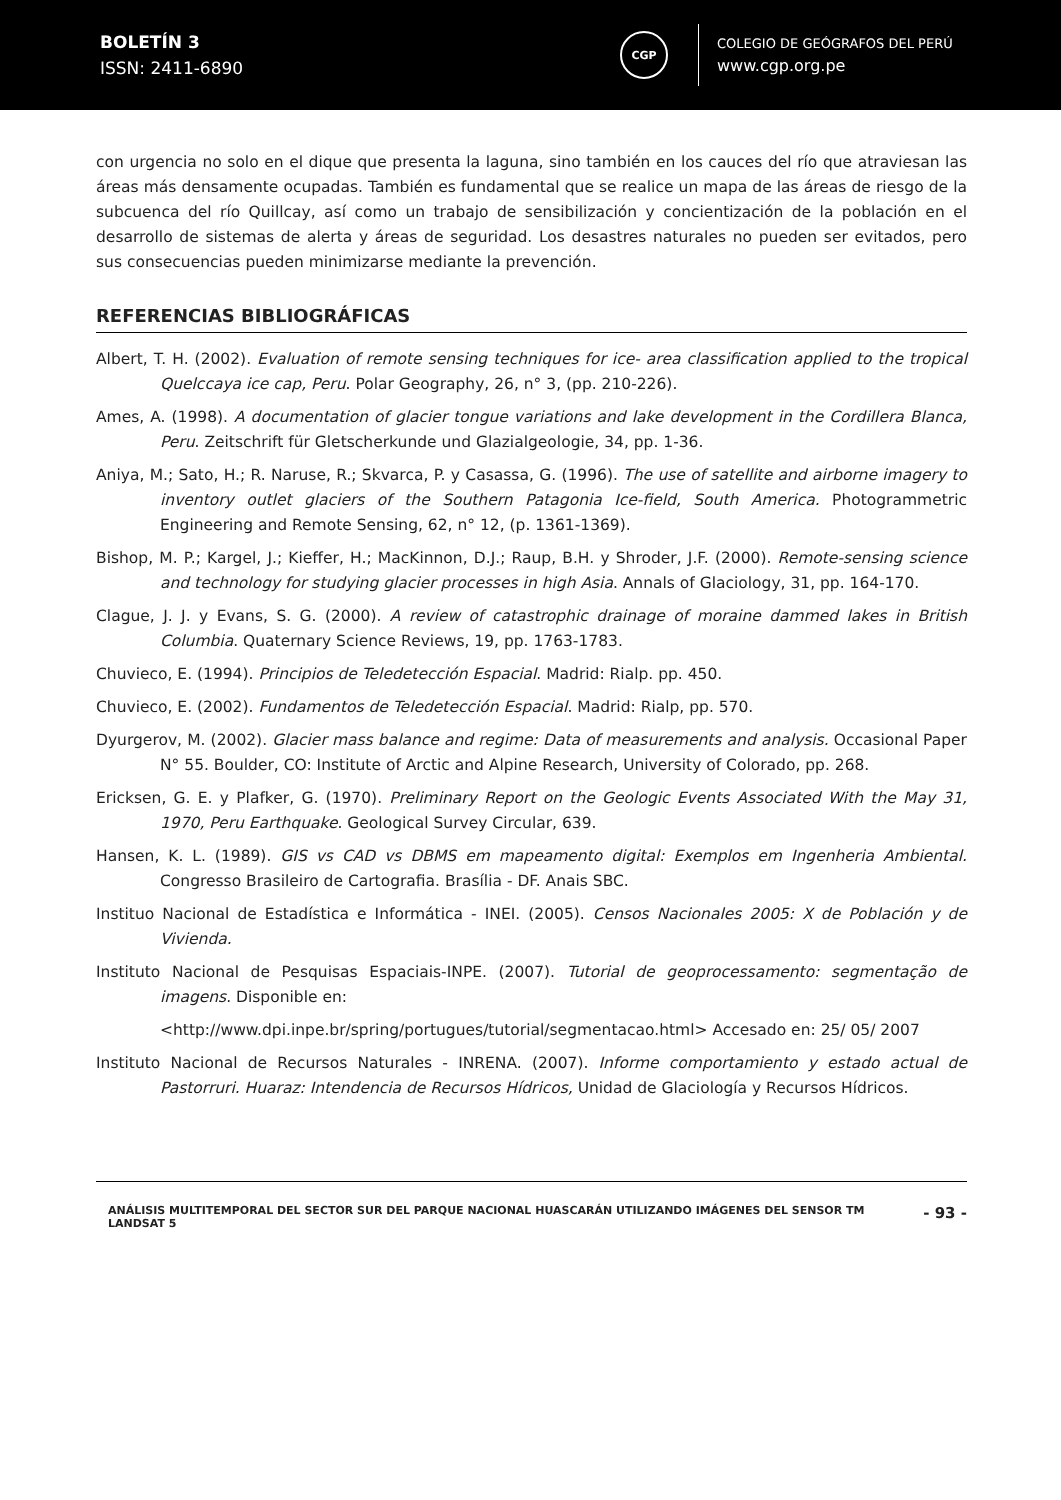BOLETÍN 3
ISSN: 2411-6890
CGP
COLEGIO DE GEÓGRAFOS DEL PERÚ
www.cgp.org.pe
con urgencia no solo en el dique que presenta la laguna, sino también en los cauces del río que atraviesan las áreas más densamente ocupadas. También es fundamental que se realice un mapa de las áreas de riesgo de la subcuenca del río Quillcay, así como un trabajo de sensibilización y concientización de la población en el desarrollo de sistemas de alerta y áreas de seguridad. Los desastres naturales no pueden ser evitados, pero sus consecuencias pueden minimizarse mediante la prevención.
REFERENCIAS BIBLIOGRÁFICAS
Albert, T. H. (2002). Evaluation of remote sensing techniques for ice- area classification applied to the tropical Quelccaya ice cap, Peru. Polar Geography, 26, n° 3, (pp. 210-226).
Ames, A. (1998). A documentation of glacier tongue variations and lake development in the Cordillera Blanca, Peru. Zeitschrift für Gletscherkunde und Glazialgeologie, 34, pp. 1-36.
Aniya, M.; Sato, H.; R. Naruse, R.; Skvarca, P. y Casassa, G. (1996). The use of satellite and airborne imagery to inventory outlet glaciers of the Southern Patagonia Ice-field, South America. Photogrammetric Engineering and Remote Sensing, 62, n° 12, (p. 1361-1369).
Bishop, M. P.; Kargel, J.; Kieffer, H.; MacKinnon, D.J.; Raup, B.H. y Shroder, J.F. (2000). Remote-sensing science and technology for studying glacier processes in high Asia. Annals of Glaciology, 31, pp. 164-170.
Clague, J. J. y Evans, S. G. (2000). A review of catastrophic drainage of moraine dammed lakes in British Columbia. Quaternary Science Reviews, 19, pp. 1763-1783.
Chuvieco, E. (1994). Principios de Teledetección Espacial. Madrid: Rialp. pp. 450.
Chuvieco, E. (2002). Fundamentos de Teledetección Espacial. Madrid: Rialp, pp. 570.
Dyurgerov, M. (2002). Glacier mass balance and regime: Data of measurements and analysis. Occasional Paper N° 55. Boulder, CO: Institute of Arctic and Alpine Research, University of Colorado, pp. 268.
Ericksen, G. E. y Plafker, G. (1970). Preliminary Report on the Geologic Events Associated With the May 31, 1970, Peru Earthquake. Geological Survey Circular, 639.
Hansen, K. L. (1989). GIS vs CAD vs DBMS em mapeamento digital: Exemplos em Ingenheria Ambiental. Congresso Brasileiro de Cartografia. Brasília - DF. Anais SBC.
Instituo Nacional de Estadística e Informática - INEI. (2005). Censos Nacionales 2005: X de Población y de Vivienda.
Instituto Nacional de Pesquisas Espaciais-INPE. (2007). Tutorial de geoprocessamento: segmentação de imagens. Disponible en:
<http://www.dpi.inpe.br/spring/portugues/tutorial/segmentacao.html> Accesado en: 25/ 05/ 2007
Instituto Nacional de Recursos Naturales - INRENA. (2007). Informe comportamiento y estado actual de Pastorruri. Huaraz: Intendencia de Recursos Hídricos, Unidad de Glaciología y Recursos Hídricos.
ANÁLISIS MULTITEMPORAL DEL SECTOR SUR DEL PARQUE NACIONAL HUASCARÁN UTILIZANDO IMÁGENES DEL SENSOR TM LANDSAT 5
- 93 -